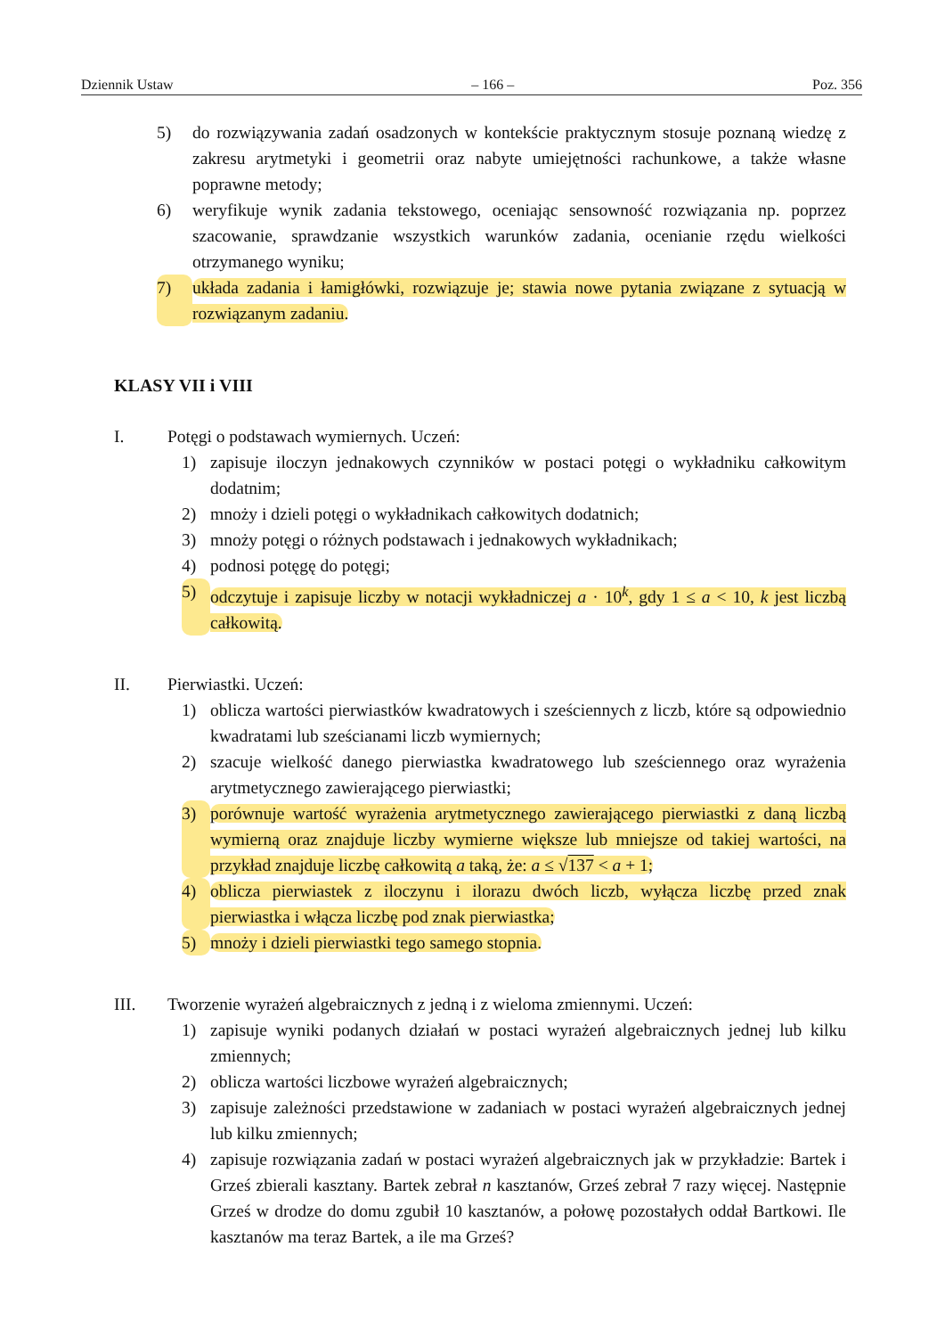Dziennik Ustaw – 166 – Poz. 356
5) do rozwiązywania zadań osadzonych w kontekście praktycznym stosuje poznaną wiedzę z zakresu arytmetyki i geometrii oraz nabyte umiejętności rachunkowe, a także własne poprawne metody;
6) weryfikuje wynik zadania tekstowego, oceniając sensowność rozwiązania np. poprzez szacowanie, sprawdzanie wszystkich warunków zadania, ocenianie rzędu wielkości otrzymanego wyniku;
7) układa zadania i łamigłówki, rozwiązuje je; stawia nowe pytania związane z sytuacją w rozwiązanym zadaniu.
KLASY VII i VIII
I. Potęgi o podstawach wymiernych. Uczeń:
1) zapisuje iloczyn jednakowych czynników w postaci potęgi o wykładniku całkowitym dodatnim;
2) mnoży i dzieli potęgi o wykładnikach całkowitych dodatnich;
3) mnoży potęgi o różnych podstawach i jednakowych wykładnikach;
4) podnosi potęgę do potęgi;
5) odczytuje i zapisuje liczby w notacji wykładniczej a · 10<sup>k</sup>, gdy 1 ≤ a < 10, k jest liczbą całkowitą.
II. Pierwiastki. Uczeń:
1) oblicza wartości pierwiastków kwadratowych i sześciennych z liczb, które są odpowiednio kwadratami lub sześcianami liczb wymiernych;
2) szacuje wielkość danego pierwiastka kwadratowego lub sześciennego oraz wyrażenia arytmetycznego zawierającego pierwiastki;
3) porównuje wartość wyrażenia arytmetycznego zawierającego pierwiastki z daną liczbą wymierną oraz znajduje liczby wymierne większe lub mniejsze od takiej wartości, na przykład znajduje liczbę całkowitą a taką, że: a ≤ √137 < a + 1;
4) oblicza pierwiastek z iloczynu i ilorazu dwóch liczb, wyłącza liczbę przed znak pierwiastka i włącza liczbę pod znak pierwiastka;
5) mnoży i dzieli pierwiastki tego samego stopnia.
III. Tworzenie wyrażeń algebraicznych z jedną i z wieloma zmiennymi. Uczeń:
1) zapisuje wyniki podanych działań w postaci wyrażeń algebraicznych jednej lub kilku zmiennych;
2) oblicza wartości liczbowe wyrażeń algebraicznych;
3) zapisuje zależności przedstawione w zadaniach w postaci wyrażeń algebraicznych jednej lub kilku zmiennych;
4) zapisuje rozwiązania zadań w postaci wyrażeń algebraicznych jak w przykładzie: Bartek i Grześ zbierali kasztany. Bartek zebrał n kasztanów, Grześ zebrał 7 razy więcej. Następnie Grześ w drodze do domu zgubił 10 kasztanów, a połowę pozostałych oddał Bartkowi. Ile kasztanów ma teraz Bartek, a ile ma Grześ?